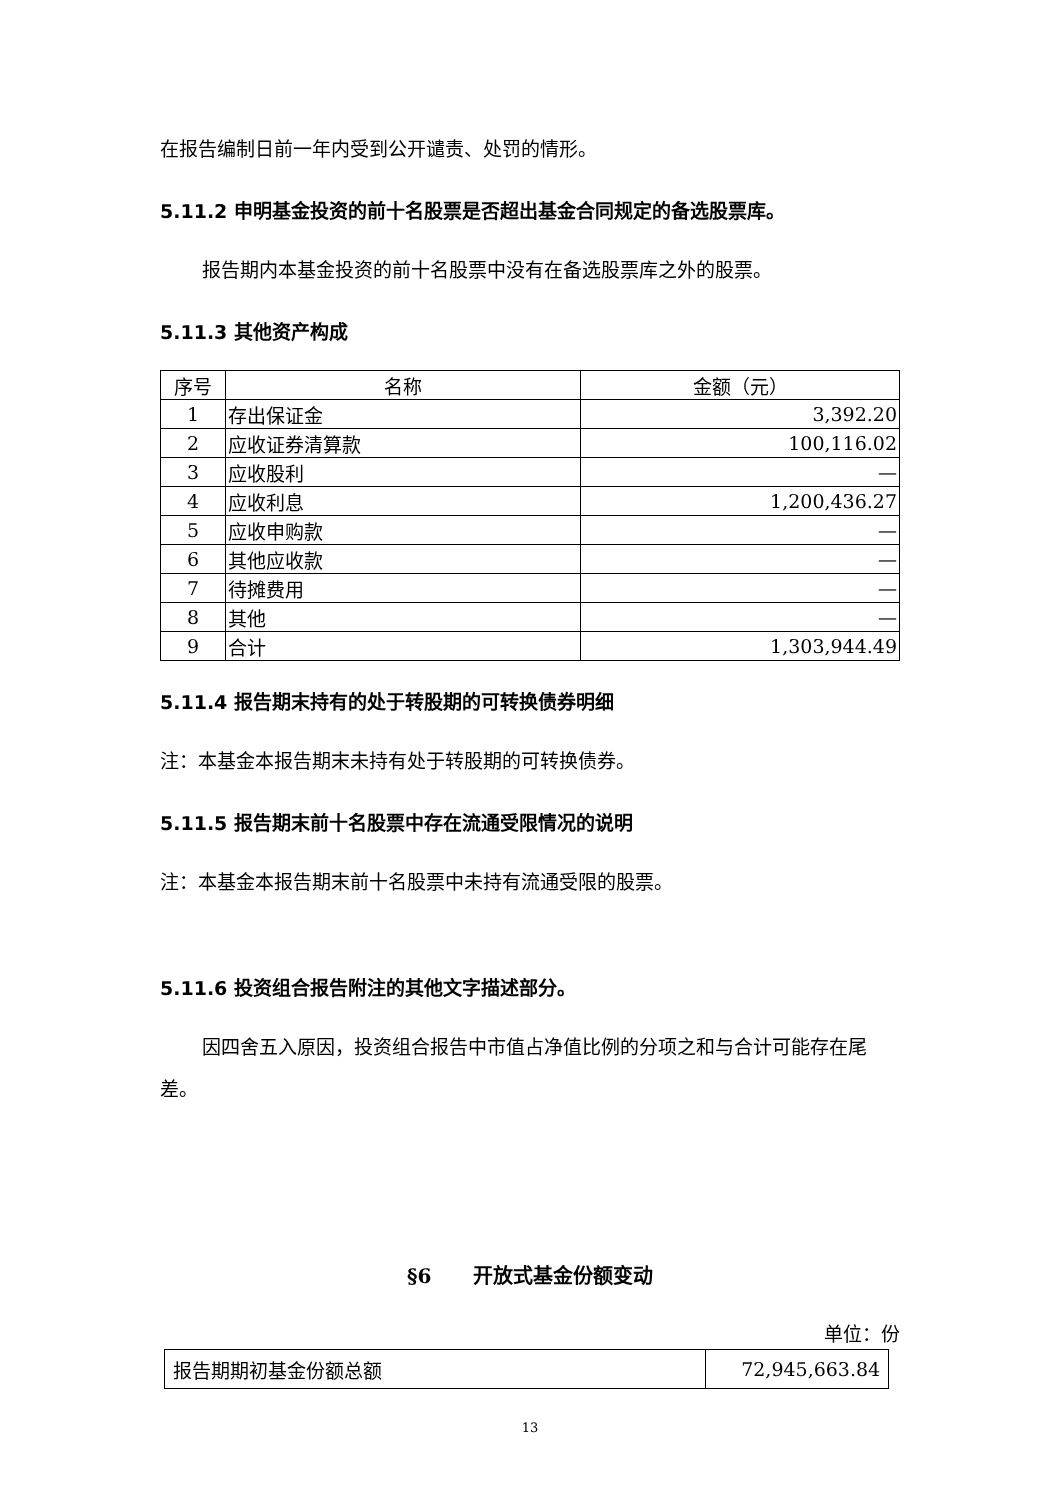在报告编制日前一年内受到公开谴责、处罚的情形。
5.11.2 申明基金投资的前十名股票是否超出基金合同规定的备选股票库。
报告期内本基金投资的前十名股票中没有在备选股票库之外的股票。
5.11.3 其他资产构成
| 序号 | 名称 | 金额（元） |
| --- | --- | --- |
| 1 | 存出保证金 | 3,392.20 |
| 2 | 应收证券清算款 | 100,116.02 |
| 3 | 应收股利 | — |
| 4 | 应收利息 | 1,200,436.27 |
| 5 | 应收申购款 | — |
| 6 | 其他应收款 | — |
| 7 | 待摊费用 | — |
| 8 | 其他 | — |
| 9 | 合计 | 1,303,944.49 |
5.11.4 报告期末持有的处于转股期的可转换债券明细
注：本基金本报告期末未持有处于转股期的可转换债券。
5.11.5 报告期末前十名股票中存在流通受限情况的说明
注：本基金本报告期末前十名股票中未持有流通受限的股票。
5.11.6 投资组合报告附注的其他文字描述部分。
因四舍五入原因，投资组合报告中市值占净值比例的分项之和与合计可能存在尾差。
§6 开放式基金份额变动
单位：份
| 报告期期初基金份额总额 | 72,945,663.84 |
13